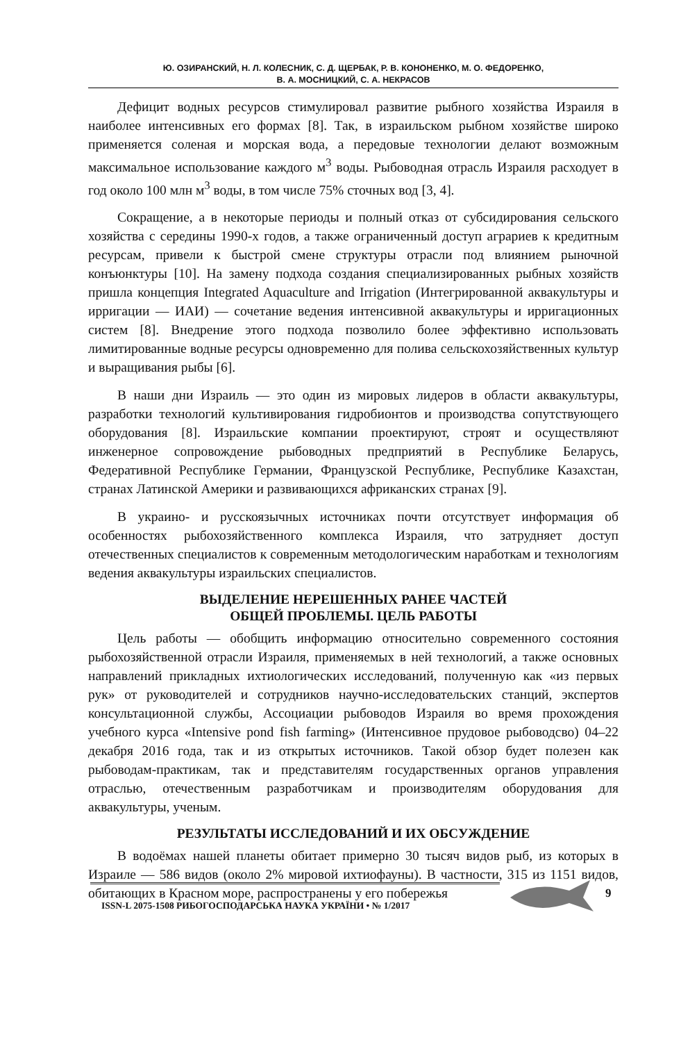Ю. ОЗИРАНСКИЙ, Н. Л. КОЛЕСНИК, С. Д. ЩЕРБАК, Р. В. КОНОНЕНКО, М. О. ФЕДОРЕНКО,
В. А. МОСНИЦКИЙ, С. А. НЕКРАСОВ
Дефицит водных ресурсов стимулировал развитие рыбного хозяйства Израиля в наиболее интенсивных его формах [8]. Так, в израильском рыбном хозяйстве широко применяется соленая и морская вода, а передовые технологии делают возможным максимальное использование каждого м<sup>3</sup> воды. Рыбоводная отрасль Израиля расходует в год около 100 млн м<sup>3</sup> воды, в том числе 75% сточных вод [3, 4].
Сокращение, а в некоторые периоды и полный отказ от субсидирования сельского хозяйства с середины 1990-х годов, а также ограниченный доступ аграриев к кредитным ресурсам, привели к быстрой смене структуры отрасли под влиянием рыночной конъюнктуры [10]. На замену подхода создания специализированных рыбных хозяйств пришла концепция Integrated Aquaculture and Irrigation (Интегрированной аквакультуры и ирригации — ИАИ) — сочетание ведения интенсивной аквакультуры и ирригационных систем [8]. Внедрение этого подхода позволило более эффективно использовать лимитированные водные ресурсы одновременно для полива сельскохозяйственных культур и выращивания рыбы [6].
В наши дни Израиль — это один из мировых лидеров в области аквакультуры, разработки технологий культивирования гидробионтов и производства сопутствующего оборудования [8]. Израильские компании проектируют, строят и осуществляют инженерное сопровождение рыбоводных предприятий в Республике Беларусь, Федеративной Республике Германии, Французской Республике, Республике Казахстан, странах Латинской Америки и развивающихся африканских странах [9].
В украино- и русскоязычных источниках почти отсутствует информация об особенностях рыбохозяйственного комплекса Израиля, что затрудняет доступ отечественных специалистов к современным методологическим наработкам и технологиям ведения аквакультуры израильских специалистов.
ВЫДЕЛЕНИЕ НЕРЕШЕННЫХ РАНЕЕ ЧАСТЕЙ
ОБЩЕЙ ПРОБЛЕМЫ. ЦЕЛЬ РАБОТЫ
Цель работы — обобщить информацию относительно современного состояния рыбохозяйственной отрасли Израиля, применяемых в ней технологий, а также основных направлений прикладных ихтиологических исследований, полученную как «из первых рук» от руководителей и сотрудников научно-исследовательских станций, экспертов консультационной службы, Ассоциации рыбоводов Израиля во время прохождения учебного курса «Intensive pond fish farming» (Интенсивное прудовое рыбоводсво) 04–22 декабря 2016 года, так и из открытых источников. Такой обзор будет полезен как рыбоводам-практикам, так и представителям государственных органов управления отраслью, отечественным разработчикам и производителям оборудования для аквакультуры, ученым.
РЕЗУЛЬТАТЫ ИССЛЕДОВАНИЙ И ИХ ОБСУЖДЕНИЕ
В водоёмах нашей планеты обитает примерно 30 тысяч видов рыб, из которых в Израиле — 586 видов (около 2% мировой ихтиофауны). В частности, 315 из 1151 видов, обитающих в Красном море, распространены у его побережья
ISSN-L 2075-1508 РИБОГОСПОДАРСЬКА НАУКА УКРАЇНИ • № 1/2017
9